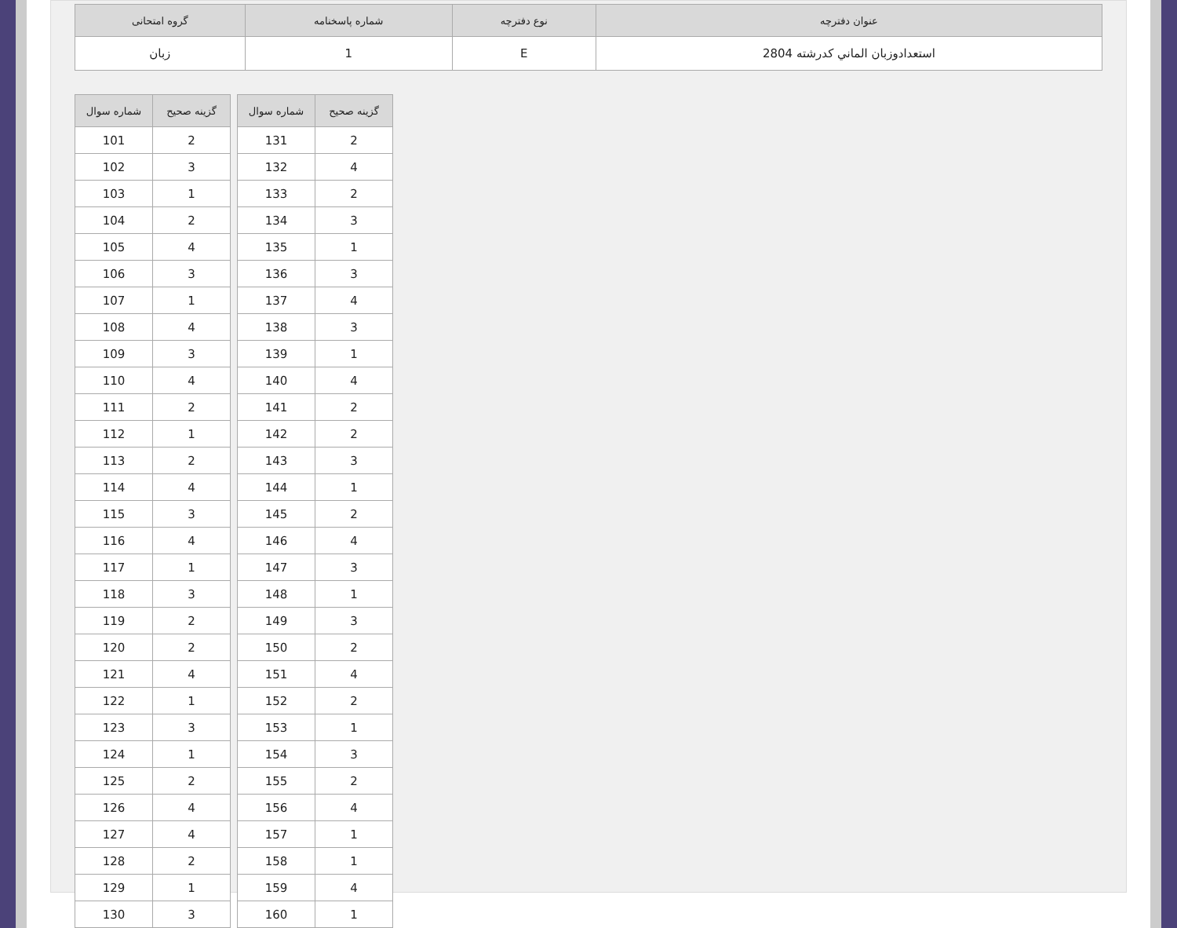| عنوان دفترچه | نوع دفترچه | شماره پاسخنامه | گروه امتحانی |
| --- | --- | --- | --- |
| استعدادوزبان الماني كدرشته 2804 | E | 1 | زبان |
| شماره سوال | گزینه صحیح |
| --- | --- |
| 101 | 2 |
| 102 | 3 |
| 103 | 1 |
| 104 | 2 |
| 105 | 4 |
| 106 | 3 |
| 107 | 1 |
| 108 | 4 |
| 109 | 3 |
| 110 | 4 |
| 111 | 2 |
| 112 | 1 |
| 113 | 2 |
| 114 | 4 |
| 115 | 3 |
| 116 | 4 |
| 117 | 1 |
| 118 | 3 |
| 119 | 2 |
| 120 | 2 |
| 121 | 4 |
| 122 | 1 |
| 123 | 3 |
| 124 | 1 |
| 125 | 2 |
| 126 | 4 |
| 127 | 4 |
| 128 | 2 |
| 129 | 1 |
| 130 | 3 |
| شماره سوال | گزینه صحیح |
| --- | --- |
| 131 | 2 |
| 132 | 4 |
| 133 | 2 |
| 134 | 3 |
| 135 | 1 |
| 136 | 3 |
| 137 | 4 |
| 138 | 3 |
| 139 | 1 |
| 140 | 4 |
| 141 | 2 |
| 142 | 2 |
| 143 | 3 |
| 144 | 1 |
| 145 | 2 |
| 146 | 4 |
| 147 | 3 |
| 148 | 1 |
| 149 | 3 |
| 150 | 2 |
| 151 | 4 |
| 152 | 2 |
| 153 | 1 |
| 154 | 3 |
| 155 | 2 |
| 156 | 4 |
| 157 | 1 |
| 158 | 1 |
| 159 | 4 |
| 160 | 1 |